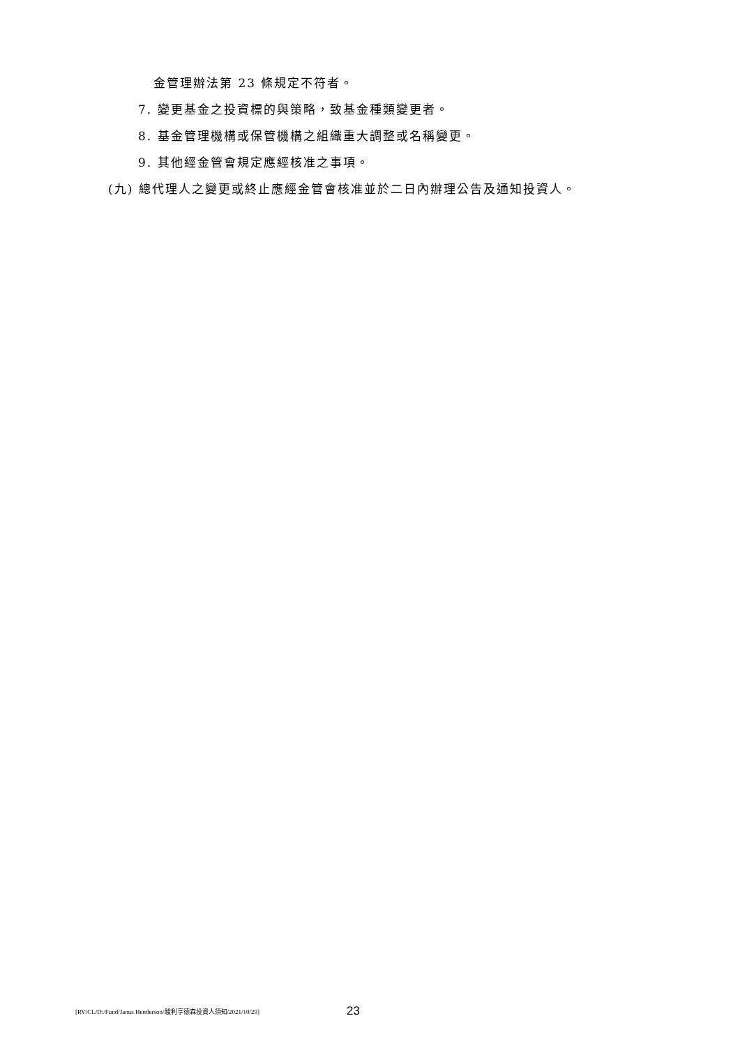金管理辦法第 23 條規定不符者。
7. 變更基金之投資標的與策略，致基金種類變更者。
8. 基金管理機構或保管機構之組織重大調整或名稱變更。
9. 其他經金管會規定應經核准之事項。
(九) 總代理人之變更或終止應經金管會核准並於二日內辦理公告及通知投資人。
[RV/CL/D:/Fund/Janus Henderson/駿利亨德森投資人須知/2021/10/29] 23